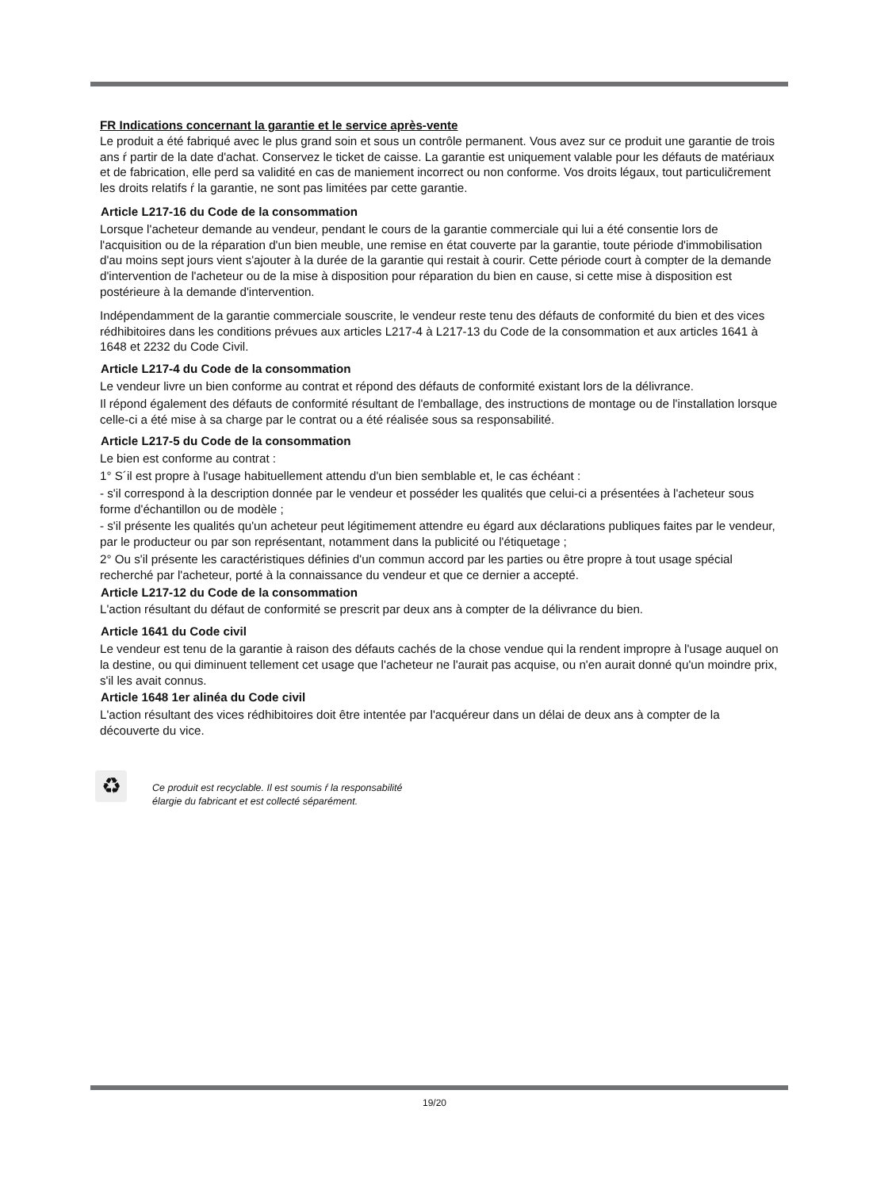FR Indications concernant la garantie et le service après-vente
Le produit a été fabriqué avec le plus grand soin et sous un contrôle permanent. Vous avez sur ce produit une garantie de trois ans ŕ partir de la date d'achat. Conservez le ticket de caisse. La garantie est uniquement valable pour les défauts de matériaux et de fabrication, elle perd sa validité en cas de maniement incorrect ou non conforme. Vos droits légaux, tout particuličrement les droits relatifs ŕ la garantie, ne sont pas limitées par cette garantie.
Article L217-16 du Code de la consommation
Lorsque l'acheteur demande au vendeur, pendant le cours de la garantie commerciale qui lui a été consentie lors de l'acquisition ou de la réparation d'un bien meuble, une remise en état couverte par la garantie, toute période d'immobilisation d'au moins sept jours vient s'ajouter à la durée de la garantie qui restait à courir. Cette période court à compter de la demande d'intervention de l'acheteur ou de la mise à disposition pour réparation du bien en cause, si cette mise à disposition est postérieure à la demande d'intervention.
Indépendamment de la garantie commerciale souscrite, le vendeur reste tenu des défauts de conformité du bien et des vices rédhibitoires dans les conditions prévues aux articles L217-4 à L217-13 du Code de la consommation et aux articles 1641 à 1648 et 2232 du Code Civil.
Article L217-4 du Code de la consommation
Le vendeur livre un bien conforme au contrat et répond des défauts de conformité existant lors de la délivrance.
Il répond également des défauts de conformité résultant de l'emballage, des instructions de montage ou de l'installation lorsque celle-ci a été mise à sa charge par le contrat ou a été réalisée sous sa responsabilité.
Article L217-5 du Code de la consommation
Le bien est conforme au contrat :
1° S´il est propre à l'usage habituellement attendu d'un bien semblable et, le cas échéant :
- s'il correspond à la description donnée par le vendeur et posséder les qualités que celui-ci a présentées à l'acheteur sous forme d'échantillon ou de modèle ;
- s'il présente les qualités qu'un acheteur peut légitimement attendre eu égard aux déclarations publiques faites par le vendeur, par le producteur ou par son représentant, notamment dans la publicité ou l'étiquetage ;
2° Ou s'il présente les caractéristiques définies d'un commun accord par les parties ou être propre à tout usage spécial recherché par l'acheteur, porté à la connaissance du vendeur et que ce dernier a accepté.
Article L217-12 du Code de la consommation
L'action résultant du défaut de conformité se prescrit par deux ans à compter de la délivrance du bien.
Article 1641 du Code civil
Le vendeur est tenu de la garantie à raison des défauts cachés de la chose vendue qui la rendent impropre à l'usage auquel on la destine, ou qui diminuent tellement cet usage que l'acheteur ne l'aurait pas acquise, ou n'en aurait donné qu'un moindre prix, s'il les avait connus.
Article 1648 1er alinéa du Code civil
L'action résultant des vices rédhibitoires doit être intentée par l'acquéreur dans un délai de deux ans à compter de la découverte du vice.
♻
Ce produit est recyclable. Il est soumis ŕ la responsabilité
élargie du fabricant et est collecté séparément.
19/20